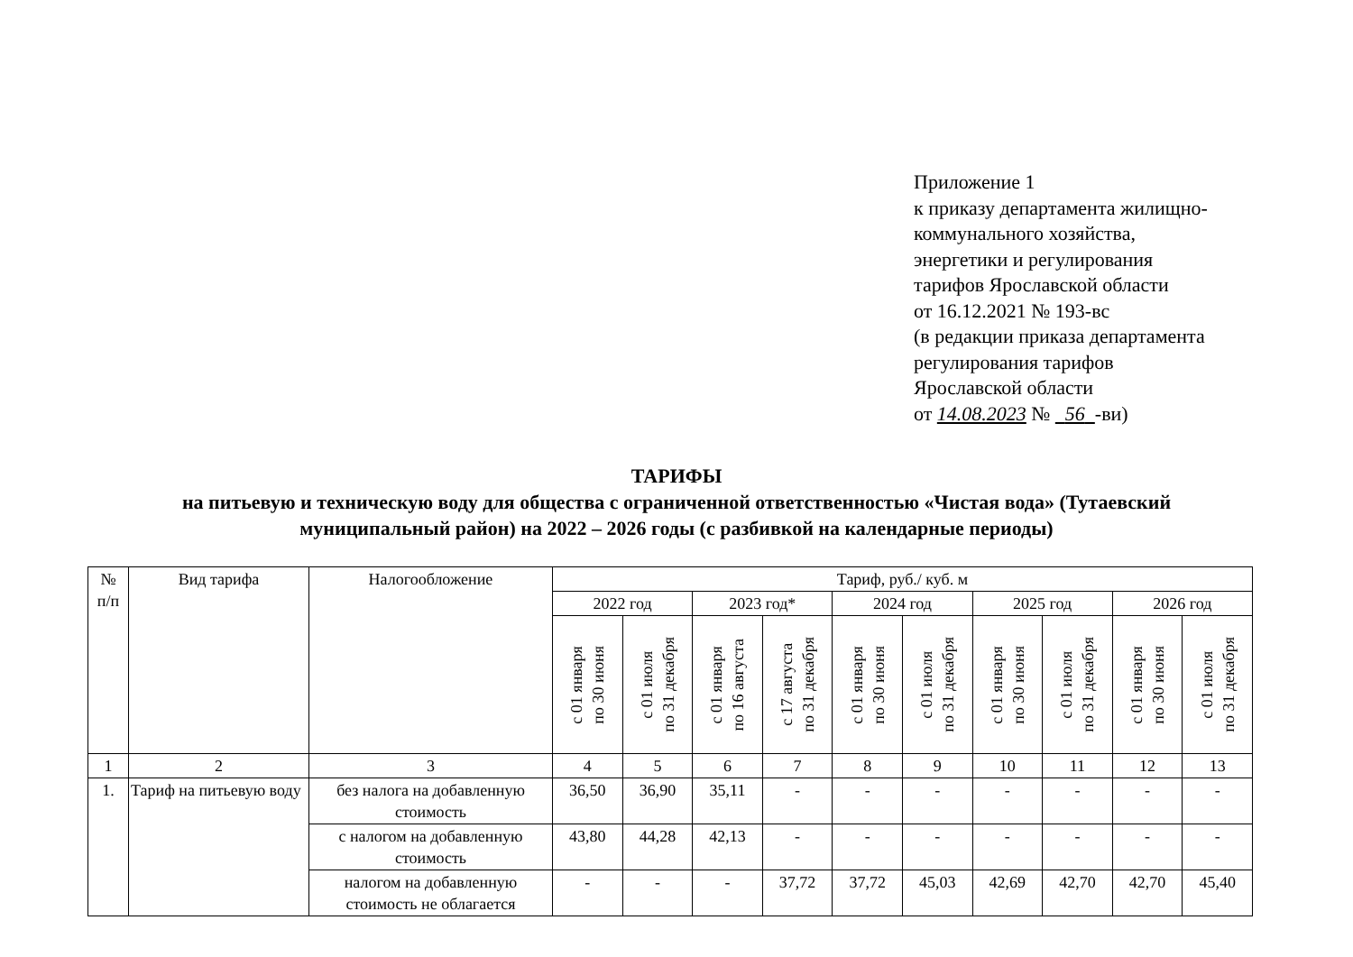Приложение 1
к приказу департамента жилищно-
коммунального хозяйства,
энергетики и регулирования
тарифов Ярославской области
от 16.12.2021 № 193-вс
(в редакции приказа департамента
регулирования тарифов
Ярославской области
от 14.08.2023 № 56 -ви)
ТАРИФЫ
на питьевую и техническую воду для общества с ограниченной ответственностью «Чистая вода» (Тутаевский
муниципальный район) на 2022 – 2026 годы (с разбивкой на календарные периоды)
| № п/п | Вид тарифа | Налогообложение | Тариф, руб./ куб. м | | | | | | | | | |
| --- | --- | --- | --- | --- | --- | --- | --- | --- | --- | --- | --- | --- |
| | | | 2022 год | | 2023 год* | | 2024 год | | 2025 год | | 2026 год | |
| | | | с 01 января по 30 июня | с 01 июля по 31 декабря | с 01 января по 16 августа | с 17 августа по 31 декабря | с 01 января по 30 июня | с 01 июля по 31 декабря | с 01 января по 30 июня | с 01 июля по 31 декабря | с 01 января по 30 июня | с 01 июля по 31 декабря |
| 1 | 2 | 3 | 4 | 5 | 6 | 7 | 8 | 9 | 10 | 11 | 12 | 13 |
| 1. | Тариф на питьевую воду | без налога на добавленную стоимость | 36,50 | 36,90 | 35,11 | - | - | - | - | - | - | - |
| | | с налогом на добавленную стоимость | 43,80 | 44,28 | 42,13 | - | - | - | - | - | - | - |
| | | налогом на добавленную стоимость не облагается | - | - | - | 37,72 | 37,72 | 45,03 | 42,69 | 42,70 | 42,70 | 45,40 |